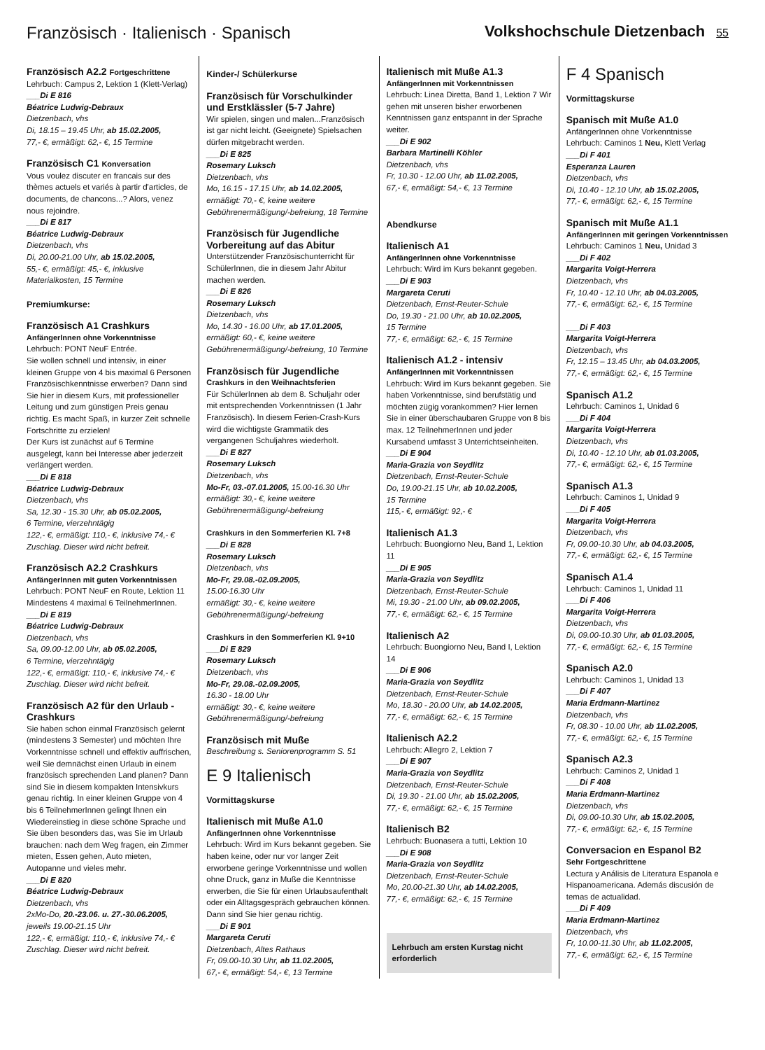Französisch · Italienisch · Spanisch
Volkshochschule Dietzenbach 55
Französisch A2.2 Fortgeschrittene
Lehrbuch: Campus 2, Lektion 1 (Klett-Verlag)
___Di E 816
Béatrice Ludwig-Debraux
Dietzenbach, vhs
Di, 18.15 – 19.45 Uhr, ab 15.02.2005,
77,- €, ermäßigt: 62,- €, 15 Termine
Französisch C1 Konversation
Vous voulez discuter en francais sur des thèmes actuels et variés à partir d'articles, de documents, de chancons...? Alors, venez nous rejoindre.
___Di E 817
Béatrice Ludwig-Debraux
Dietzenbach, vhs
Di, 20.00-21.00 Uhr, ab 15.02.2005,
55,- €, ermäßigt: 45,- €, inklusive Materialkosten, 15 Termine
Premiumkurse:
Französisch A1 Crashkurs
AnfängerInnen ohne Vorkenntnisse
Lehrbuch: PONT NeuF Entrée.
Sie wollen schnell und intensiv, in einer kleinen Gruppe von 4 bis maximal 6 Personen Französischkenntnisse erwerben? Dann sind Sie hier in diesem Kurs, mit professioneller Leitung und zum günstigen Preis genau richtig. Es macht Spaß, in kurzer Zeit schnelle Fortschritte zu erzielen!
Der Kurs ist zunächst auf 6 Termine ausgelegt, kann bei Interesse aber jederzeit verlängert werden.
___Di E 818
Béatrice Ludwig-Debraux
Dietzenbach, vhs
Sa, 12.30 - 15.30 Uhr, ab 05.02.2005,
6 Termine, vierzehntägig
122,- €, ermäßigt: 110,- €, inklusive 74,- € Zuschlag. Dieser wird nicht befreit.
Französisch A2.2 Crashkurs
AnfängerInnen mit guten Vorkenntnissen
Lehrbuch: PONT NeuF en Route, Lektion 11 Mindestens 4 maximal 6 TeilnehmerInnen.
___Di E 819
Béatrice Ludwig-Debraux
Dietzenbach, vhs
Sa, 09.00-12.00 Uhr, ab 05.02.2005,
6 Termine, vierzehntägig
122,- €, ermäßigt: 110,- €, inklusive 74,- € Zuschlag. Dieser wird nicht befreit.
Französisch A2 für den Urlaub - Crashkurs
Sie haben schon einmal Französisch gelernt (mindestens 3 Semester) und möchten Ihre Vorkenntnisse schnell und effektiv auffrischen, weil Sie demnächst einen Urlaub in einem französisch sprechenden Land planen? Dann sind Sie in diesem kompakten Intensivkurs genau richtig. In einer kleinen Gruppe von 4 bis 6 TeilnehmerInnen gelingt Ihnen ein Wiedereinstieg in diese schöne Sprache und Sie üben besonders das, was Sie im Urlaub brauchen: nach dem Weg fragen, ein Zimmer mieten, Essen gehen, Auto mieten, Autopanne und vieles mehr.
___Di E 820
Béatrice Ludwig-Debraux
Dietzenbach, vhs
2xMo-Do, 20.-23.06. u. 27.-30.06.2005, jeweils 19.00-21.15 Uhr
122,- €, ermäßigt: 110,- €, inklusive 74,- € Zuschlag. Dieser wird nicht befreit.
Kinder-/ Schülerkurse
Französisch für Vorschulkinder und Erstklässler (5-7 Jahre)
Wir spielen, singen und malen...Französisch ist gar nicht leicht. (Geeignete) Spielsachen dürfen mitgebracht werden.
___Di E 825
Rosemary Luksch
Dietzenbach, vhs
Mo, 16.15 - 17.15 Uhr, ab 14.02.2005,
ermäßigt: 70,- €, keine weitere Gebührenermäßigung/-befreiung, 18 Termine
Französisch für Jugendliche Vorbereitung auf das Abitur
Unterstützender Französischunterricht für SchülerInnen, die in diesem Jahr Abitur machen werden.
___Di E 826
Rosemary Luksch
Dietzenbach, vhs
Mo, 14.30 - 16.00 Uhr, ab 17.01.2005,
ermäßigt: 60,- €, keine weitere Gebührenermäßigung/-befreiung, 10 Termine
Französisch für Jugendliche
Crashkurs in den Weihnachtsferien
Für SchülerInnen ab dem 8. Schuljahr oder mit entsprechenden Vorkenntnissen (1 Jahr Französisch). In diesem Ferien-Crash-Kurs wird die wichtigste Grammatik des vergangenen Schuljahres wiederholt.
___Di E 827
Rosemary Luksch
Dietzenbach, vhs
Mo-Fr, 03.-07.01.2005, 15.00-16.30 Uhr
ermäßigt: 30,- €, keine weitere Gebührenermäßigung/-befreiung
Crashkurs in den Sommerferien Kl. 7+8
___Di E 828
Rosemary Luksch
Dietzenbach, vhs
Mo-Fr, 29.08.-02.09.2005,
15.00-16.30 Uhr
ermäßigt: 30,- €, keine weitere Gebührenermäßigung/-befreiung
Crashkurs in den Sommerferien Kl. 9+10
___Di E 829
Rosemary Luksch
Dietzenbach, vhs
Mo-Fr, 29.08.-02.09.2005,
16.30 - 18.00 Uhr
ermäßigt: 30,- €, keine weitere Gebührenermäßigung/-befreiung
Französisch mit Muße
Beschreibung s. Seniorenprogramm S. 51
E 9 Italienisch
Vormittagskurse
Italienisch mit Muße A1.0
AnfängerInnen ohne Vorkenntnisse
Lehrbuch: Wird im Kurs bekannt gegeben. Sie haben keine, oder nur vor langer Zeit erworbene geringe Vorkenntnisse und wollen ohne Druck, ganz in Muße die Kenntnisse erwerben, die Sie für einen Urlaubsaufenthalt oder ein Alltagsgespräch gebrauchen können. Dann sind Sie hier genau richtig.
___Di E 901
Margareta Ceruti
Dietzenbach, Altes Rathaus
Fr, 09.00-10.30 Uhr, ab 11.02.2005,
67,- €, ermäßigt: 54,- €, 13 Termine
Italienisch mit Muße A1.3
AnfängerInnen mit Vorkenntnissen
Lehrbuch: Linea Diretta, Band 1, Lektion 7 Wir gehen mit unseren bisher erworbenen Kenntnissen ganz entspannt in der Sprache weiter.
___Di E 902
Barbara Martinelli Köhler
Dietzenbach, vhs
Fr, 10.30 - 12.00 Uhr, ab 11.02.2005,
67,- €, ermäßigt: 54,- €, 13 Termine
Abendkurse
Italienisch A1
AnfängerInnen ohne Vorkenntnisse
Lehrbuch: Wird im Kurs bekannt gegeben.
___Di E 903
Margareta Ceruti
Dietzenbach, Ernst-Reuter-Schule
Do, 19.30 - 21.00 Uhr, ab 10.02.2005,
15 Termine
77,- €, ermäßigt: 62,- €, 15 Termine
Italienisch A1.2 - intensiv
AnfängerInnen mit Vorkenntnissen
Lehrbuch: Wird im Kurs bekannt gegeben. Sie haben Vorkenntnisse, sind berufstätig und möchten zügig vorankommen? Hier lernen Sie in einer überschaubaren Gruppe von 8 bis max. 12 TeilnehmerInnen und jeder Kursabend umfasst 3 Unterrichtseinheiten.
___Di E 904
Maria-Grazia von Seydlitz
Dietzenbach, Ernst-Reuter-Schule
Do, 19.00-21.15 Uhr, ab 10.02.2005,
15 Termine
115,- €, ermäßigt: 92,- €
Italienisch A1.3
Lehrbuch: Buongiorno Neu, Band 1, Lektion 11
___Di E 905
Maria-Grazia von Seydlitz
Dietzenbach, Ernst-Reuter-Schule
Mi, 19.30 - 21.00 Uhr, ab 09.02.2005,
77,- €, ermäßigt: 62,- €, 15 Termine
Italienisch A2
Lehrbuch: Buongiorno Neu, Band I, Lektion 14
___Di E 906
Maria-Grazia von Seydlitz
Dietzenbach, Ernst-Reuter-Schule
Mo, 18.30 - 20.00 Uhr, ab 14.02.2005,
77,- €, ermäßigt: 62,- €, 15 Termine
Italienisch A2.2
Lehrbuch: Allegro 2, Lektion 7
___Di E 907
Maria-Grazia von Seydlitz
Dietzenbach, Ernst-Reuter-Schule
Di, 19.30 - 21.00 Uhr, ab 15.02.2005,
77,- €, ermäßigt: 62,- €, 15 Termine
Italienisch B2
Lehrbuch: Buonasera a tutti, Lektion 10
___Di E 908
Maria-Grazia von Seydlitz
Dietzenbach, Ernst-Reuter-Schule
Mo, 20.00-21.30 Uhr, ab 14.02.2005,
77,- €, ermäßigt: 62,- €, 15 Termine
Lehrbuch am ersten Kurstag nicht erforderlich
F 4 Spanisch
Vormittagskurse
Spanisch mit Muße A1.0
AnfängerInnen ohne Vorkenntnisse
Lehrbuch: Caminos 1 Neu, Klett Verlag
___Di F 401
Esperanza Lauren
Dietzenbach, vhs
Di, 10.40 - 12.10 Uhr, ab 15.02.2005,
77,- €, ermäßigt: 62,- €, 15 Termine
Spanisch mit Muße A1.1
AnfängerInnen mit geringen Vorkenntnissen
Lehrbuch: Caminos 1 Neu, Unidad 3
___Di F 402
Margarita Voigt-Herrera
Dietzenbach, vhs
Fr, 10.40 - 12.10 Uhr, ab 04.03.2005,
77,- €, ermäßigt: 62,- €, 15 Termine
___Di F 403
Margarita Voigt-Herrera
Dietzenbach, vhs
Fr, 12.15 – 13.45 Uhr, ab 04.03.2005,
77,- €, ermäßigt: 62,- €, 15 Termine
Spanisch A1.2
Lehrbuch: Caminos 1, Unidad 6
___Di F 404
Margarita Voigt-Herrera
Dietzenbach, vhs
Di, 10.40 - 12.10 Uhr, ab 01.03.2005,
77,- €, ermäßigt: 62,- €, 15 Termine
Spanisch A1.3
Lehrbuch: Caminos 1, Unidad 9
___Di F 405
Margarita Voigt-Herrera
Dietzenbach, vhs
Fr, 09.00-10.30 Uhr, ab 04.03.2005,
77,- €, ermäßigt: 62,- €, 15 Termine
Spanisch A1.4
Lehrbuch: Caminos 1, Unidad 11
___Di F 406
Margarita Voigt-Herrera
Dietzenbach, vhs
Di, 09.00-10.30 Uhr, ab 01.03.2005,
77,- €, ermäßigt: 62,- €, 15 Termine
Spanisch A2.0
Lehrbuch: Caminos 1, Unidad 13
___Di F 407
Maria Erdmann-Martinez
Dietzenbach, vhs
Fr, 08.30 - 10.00 Uhr, ab 11.02.2005,
77,- €, ermäßigt: 62,- €, 15 Termine
Spanisch A2.3
Lehrbuch: Caminos 2, Unidad 1
___Di F 408
Maria Erdmann-Martinez
Dietzenbach, vhs
Di, 09.00-10.30 Uhr, ab 15.02.2005,
77,- €, ermäßigt: 62,- €, 15 Termine
Conversacion en Espanol B2
Sehr Fortgeschrittene
Lectura y Análisis de Literatura Espanola e Hispanoamericana. Además discusión de temas de actualidad.
___Di F 409
Maria Erdmann-Martinez
Dietzenbach, vhs
Fr, 10.00-11.30 Uhr, ab 11.02.2005,
77,- €, ermäßigt: 62,- €, 15 Termine